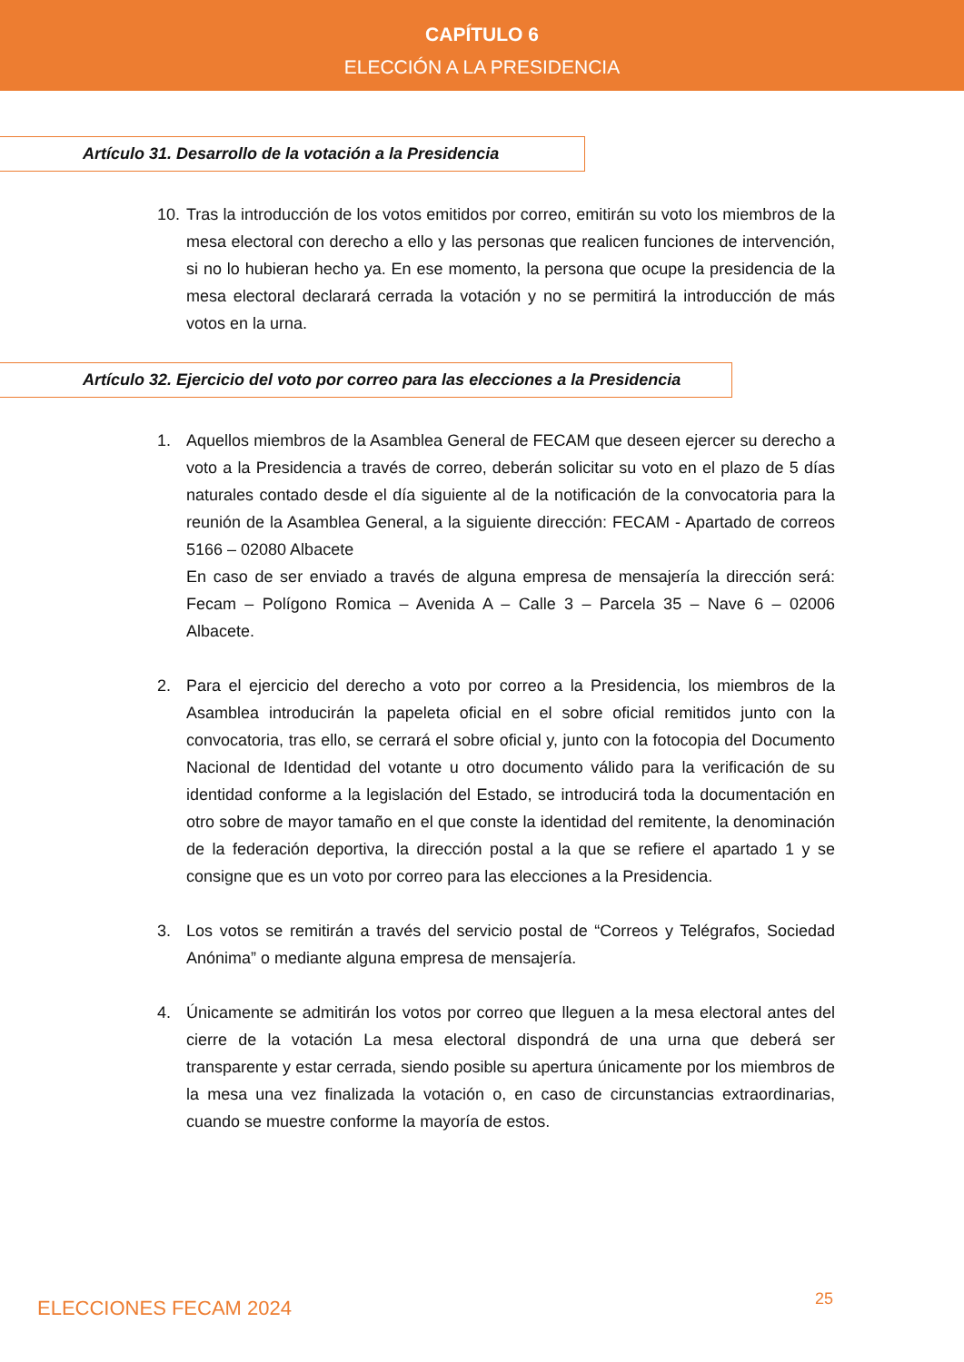CAPÍTULO 6
ELECCIÓN A LA PRESIDENCIA
Artículo 31. Desarrollo de la votación a la Presidencia
10.
Tras la introducción de los votos emitidos por correo, emitirán su voto los miembros de la mesa electoral con derecho a ello y las personas que realicen funciones de intervención, si no lo hubieran hecho ya. En ese momento, la persona que ocupe la presidencia de la mesa electoral declarará cerrada la votación y no se permitirá la introducción de más votos en la urna.
Artículo 32. Ejercicio del voto por correo para las elecciones a la Presidencia
1. Aquellos miembros de la Asamblea General de FECAM que deseen ejercer su derecho a voto a la Presidencia a través de correo, deberán solicitar su voto en el plazo de 5 días naturales contado desde el día siguiente al de la notificación de la convocatoria para la reunión de la Asamblea General, a la siguiente dirección: FECAM - Apartado de correos 5166 – 02080 Albacete
En caso de ser enviado a través de alguna empresa de mensajería la dirección será: Fecam – Polígono Romica – Avenida A – Calle 3 – Parcela 35 – Nave 6 – 02006 Albacete.
2. Para el ejercicio del derecho a voto por correo a la Presidencia, los miembros de la Asamblea introducirán la papeleta oficial en el sobre oficial remitidos junto con la convocatoria, tras ello, se cerrará el sobre oficial y, junto con la fotocopia del Documento Nacional de Identidad del votante u otro documento válido para la verificación de su identidad conforme a la legislación del Estado, se introducirá toda la documentación en otro sobre de mayor tamaño en el que conste la identidad del remitente, la denominación de la federación deportiva, la dirección postal a la que se refiere el apartado 1 y se consigne que es un voto por correo para las elecciones a la Presidencia.
3. Los votos se remitirán a través del servicio postal de “Correos y Telégrafos, Sociedad Anónima” o mediante alguna empresa de mensajería.
4. Únicamente se admitirán los votos por correo que lleguen a la mesa electoral antes del cierre de la votación La mesa electoral dispondrá de una urna que deberá ser transparente y estar cerrada, siendo posible su apertura únicamente por los miembros de la mesa una vez finalizada la votación o, en caso de circunstancias extraordinarias, cuando se muestre conforme la mayoría de estos.
ELECCIONES FECAM 2024 25